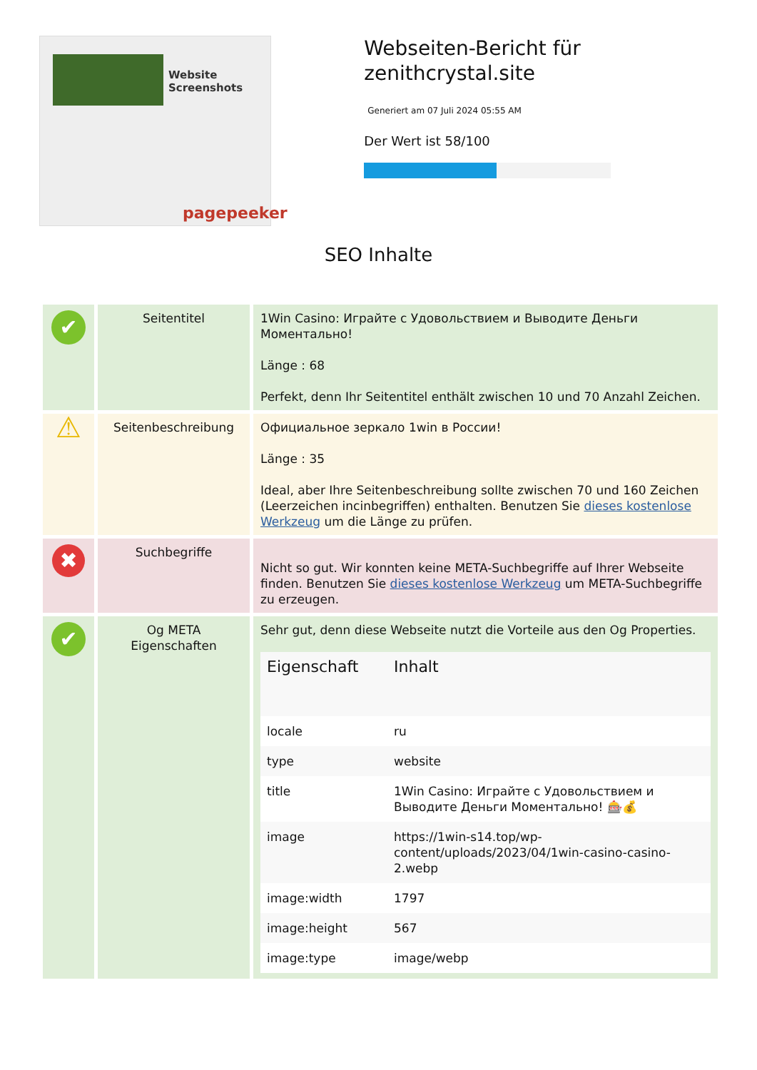Website Screenshots
pagepeeker
Webseiten-Bericht für zenithcrystal.site
Generiert am 07 Juli 2024 05:55 AM
Der Wert ist 58/100
SEO Inhalte
| ✔ | Seitentitel | 1Win Casino: Играйте с Удовольствием и Выводите Деньги Моментально! Länge : 68 Perfekt, denn Ihr Seitentitel enthält zwischen 10 und 70 Anzahl Zeichen. |
| ⚠ | Seitenbeschreibung | Официальное зеркало 1win в России! Länge : 35 Ideal, aber Ihre Seitenbeschreibung sollte zwischen 70 und 160 Zeichen (Leerzeichen incinbegriffen) enthalten. Benutzen Sie dieses kostenlose Werkzeug um die Länge zu prüfen. |
| ✖ | Suchbegriffe | Nicht so gut. Wir konnten keine META-Suchbegriffe auf Ihrer Webseite finden. Benutzen Sie dieses kostenlose Werkzeug um META-Suchbegriffe zu erzeugen. |
| ✔ | Og META Eigenschaften | Sehr gut, denn diese Webseite nutzt die Vorteile aus den Og Properties. / Eigenschaft / Inhalt / / --- / --- / / locale / ru / / type / website / / title / 1Win Casino: Играйте с Удовольствием и Выводите Деньги Моментально! 🎰💰 / / image / https://1win-s14.top/wp-content/uploads/2023/04/1win-casino-casino-2.webp / / image:width / 1797 / / image:height / 567 / / image:type / image/webp / |